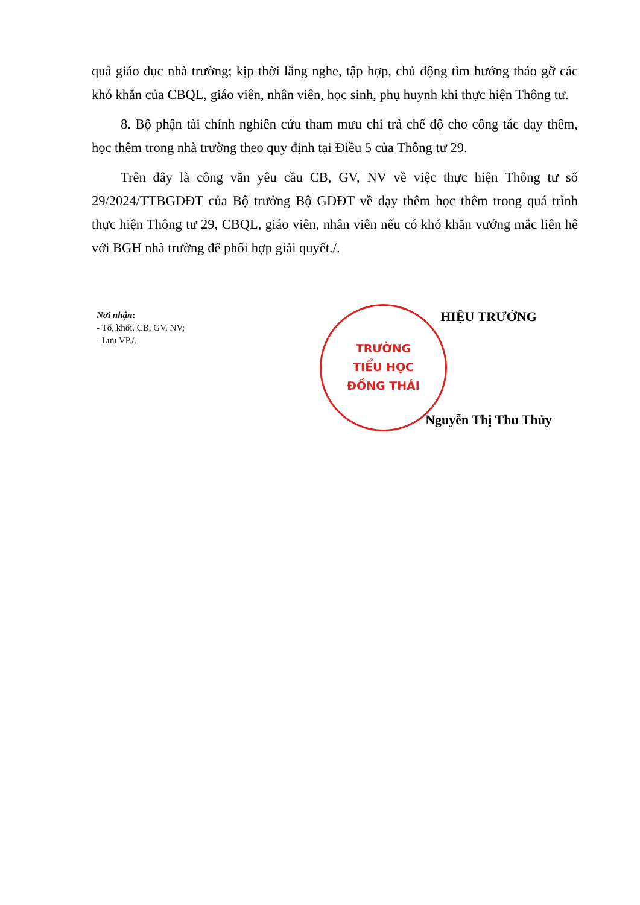quả giáo dục nhà trường; kịp thời lắng nghe, tập hợp, chủ động tìm hướng tháo gỡ các khó khăn của CBQL, giáo viên, nhân viên, học sinh, phụ huynh khi thực hiện Thông tư.
8. Bộ phận tài chính nghiên cứu tham mưu chi trả chế độ cho công tác dạy thêm, học thêm trong nhà trường theo quy định tại Điều 5 của Thông tư 29.
Trên đây là công văn yêu cầu CB, GV, NV về việc thực hiện Thông tư số 29/2024/TTBGDĐT của Bộ trưởng Bộ GDĐT về dạy thêm học thêm trong quá trình thực hiện Thông tư 29, CBQL, giáo viên, nhân viên nếu có khó khăn vướng mắc liên hệ với BGH nhà trường để phối hợp giải quyết./.
Nơi nhận:
- Tổ, khối, CB, GV, NV;
- Lưu VP./.
TRƯỜNG
TIỂU HỌC
ĐỒNG THÁI
HIỆU TRƯỞNG
Nguyễn Thị Thu Thủy